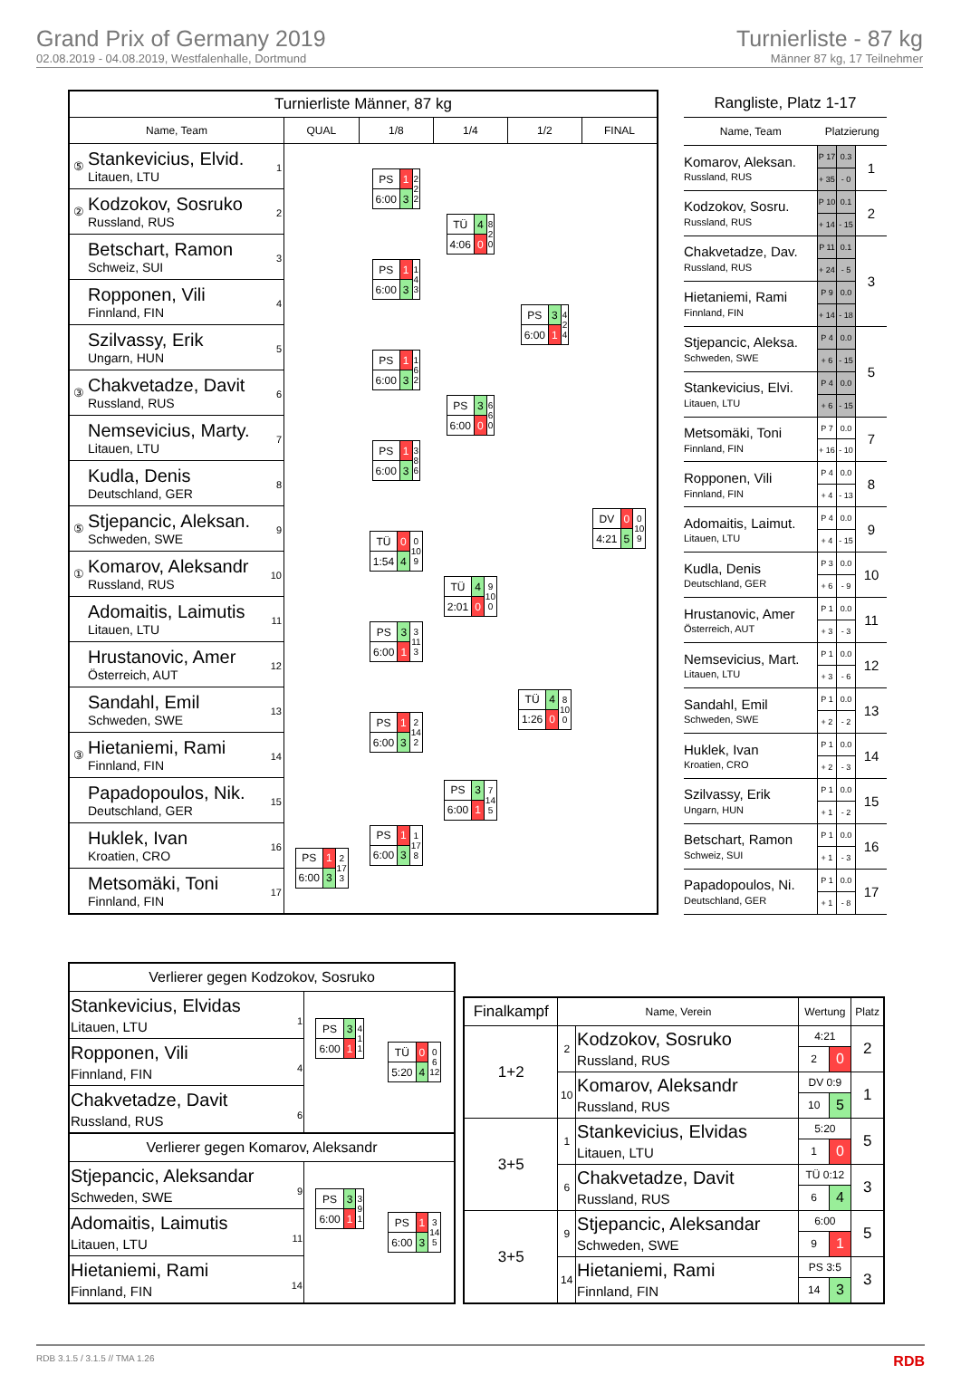Grand Prix of Germany 2019
02.08.2019 - 04.08.2019, Westfalenhalle, Dortmund
Turnierliste - 87 kg
Männer 87 kg, 17 Teilnehmer
| Turnierliste Männer, 87 kg | | | | | | |
| --- | --- | --- | --- | --- | --- | --- |
| Name, Team | | QUAL | 1/8 | 1/4 | 1/2 | FINAL |
| ⑤ | Stankevicius, Elvid. Litauen, LTU 1 | | / PS / 1 / 2 2 2 / / 6:00 / 3 / / | / TÜ / 4 / 8 2 0 / / 4:06 / 0 / / | / PS / 3 / 4 2 4 / / 6:00 / 1 / / | / DV / 0 / 0 10 9 / / 4:21 / 5 / / |
| ② | Kodzokov, Sosruko Russland, RUS 2 | | | | | |
| | Betschart, Ramon Schweiz, SUI 3 | | / PS / 1 / 1 4 3 / / 6:00 / 3 / / | | | |
| | Ropponen, Vili Finnland, FIN 4 | | | | | |
| | Szilvassy, Erik Ungarn, HUN 5 | | / PS / 1 / 1 6 2 / / 6:00 / 3 / / | / PS / 3 / 6 6 0 / / 6:00 / 0 / / | | |
| ③ | Chakvetadze, Davit Russland, RUS 6 | | | | | |
| | Nemsevicius, Marty. Litauen, LTU 7 | | / PS / 1 / 3 8 6 / / 6:00 / 3 / / | | | |
| | Kudla, Denis Deutschland, GER 8 | | | | | |
| ⑤ | Stjepancic, Aleksan. Schweden, SWE 9 | | / TÜ / 0 / 0 10 9 / / 1:54 / 4 / / | / TÜ / 4 / 9 10 0 / / 2:01 / 0 / / | / TÜ / 4 / 8 10 0 / / 1:26 / 0 / / | |
| ① | Komarov, Aleksandr Russland, RUS 10 | | | | | |
| | Adomaitis, Laimutis Litauen, LTU 11 | | / PS / 3 / 3 11 3 / / 6:00 / 1 / / | | | |
| | Hrustanovic, Amer Österreich, AUT 12 | | | | | |
| | Sandahl, Emil Schweden, SWE 13 | | / PS / 1 / 2 14 2 / / 6:00 / 3 / / | / PS / 3 / 7 14 5 / / 6:00 / 1 / / | | |
| ③ | Hietaniemi, Rami Finnland, FIN 14 | | | | | |
| | Papadopoulos, Nik. Deutschland, GER 15 | | / PS / 1 / 1 17 8 / / 6:00 / 3 / / | | | |
| | Huklek, Ivan Kroatien, CRO 16 | / PS / 1 / 2 17 3 / / 6:00 / 3 / / | | | | |
| | Metsomäki, Toni Finnland, FIN 17 | | | | | |
| Rangliste, Platz 1-17 | | | |
| --- | --- | --- | --- |
| Name, Team | Platzierung | | |
| Komarov, Aleksan. Russland, RUS | P 17 | 0.3 | 1 |
| | + 35 | - 0 | |
| Kodzokov, Sosru. Russland, RUS | P 10 | 0.1 | 2 |
| | + 14 | - 15 | |
| Chakvetadze, Dav. Russland, RUS | P 11 | 0.1 | 3 |
| | + 24 | - 5 | |
| Hietaniemi, Rami Finnland, FIN | P 9 | 0.0 | |
| | + 14 | - 18 | |
| Stjepancic, Aleksa. Schweden, SWE | P 4 | 0.0 | 5 |
| | + 6 | - 15 | |
| Stankevicius, Elvi. Litauen, LTU | P 4 | 0.0 | |
| | + 6 | - 15 | |
| Metsomäki, Toni Finnland, FIN | P 7 | 0.0 | 7 |
| | + 16 | - 10 | |
| Ropponen, Vili Finnland, FIN | P 4 | 0.0 | 8 |
| | + 4 | - 13 | |
| Adomaitis, Laimut. Litauen, LTU | P 4 | 0.0 | 9 |
| | + 4 | - 15 | |
| Kudla, Denis Deutschland, GER | P 3 | 0.0 | 10 |
| | + 6 | - 9 | |
| Hrustanovic, Amer Österreich, AUT | P 1 | 0.0 | 11 |
| | + 3 | - 3 | |
| Nemsevicius, Mart. Litauen, LTU | P 1 | 0.0 | 12 |
| | + 3 | - 6 | |
| Sandahl, Emil Schweden, SWE | P 1 | 0.0 | 13 |
| | + 2 | - 2 | |
| Huklek, Ivan Kroatien, CRO | P 1 | 0.0 | 14 |
| | + 2 | - 3 | |
| Szilvassy, Erik Ungarn, HUN | P 1 | 0.0 | 15 |
| | + 1 | - 2 | |
| Betschart, Ramon Schweiz, SUI | P 1 | 0.0 | 16 |
| | + 1 | - 3 | |
| Papadopoulos, Ni. Deutschland, GER | P 1 | 0.0 | 17 |
| | + 1 | - 8 | |
| Verlierer gegen Kodzokov, Sosruko | | |
| Stankevicius, Elvidas Litauen, LTU 1 | / PS / 3 / 4 1 1 / / 6:00 / 1 / / | / TÜ / 0 / 0 6 12 / / 5:20 / 4 / / |
| Ropponen, Vili Finnland, FIN 4 | | |
| Chakvetadze, Davit Russland, RUS 6 | | |
| Verlierer gegen Komarov, Aleksandr | | |
| Stjepancic, Aleksandar Schweden, SWE 9 | / PS / 3 / 3 9 1 / / 6:00 / 1 / / | / PS / 1 / 3 14 5 / / 6:00 / 3 / / |
| Adomaitis, Laimutis Litauen, LTU 11 | | |
| Hietaniemi, Rami Finnland, FIN 14 | | |
| Finalkampf | Name, Verein | | Wertung | | Platz |
| --- | --- | --- | --- | --- | --- |
| 1+2 | 2 | Kodzokov, Sosruko Russland, RUS | 4:21 | | 2 |
| | | | 2 | 0 | |
| | 10 | Komarov, Aleksandr Russland, RUS | DV 0:9 | | 1 |
| | | | 10 | 5 | |
| 3+5 | 1 | Stankevicius, Elvidas Litauen, LTU | 5:20 | | 5 |
| | | | 1 | 0 | |
| | 6 | Chakvetadze, Davit Russland, RUS | TÜ 0:12 | | 3 |
| | | | 6 | 4 | |
| 3+5 | 9 | Stjepancic, Aleksandar Schweden, SWE | 6:00 | | 5 |
| | | | 9 | 1 | |
| | 14 | Hietaniemi, Rami Finnland, FIN | PS 3:5 | | 3 |
| | | | 14 | 3 | |
RDB 3.1.5 / 3.1.5 // TMA 1.26 RDB